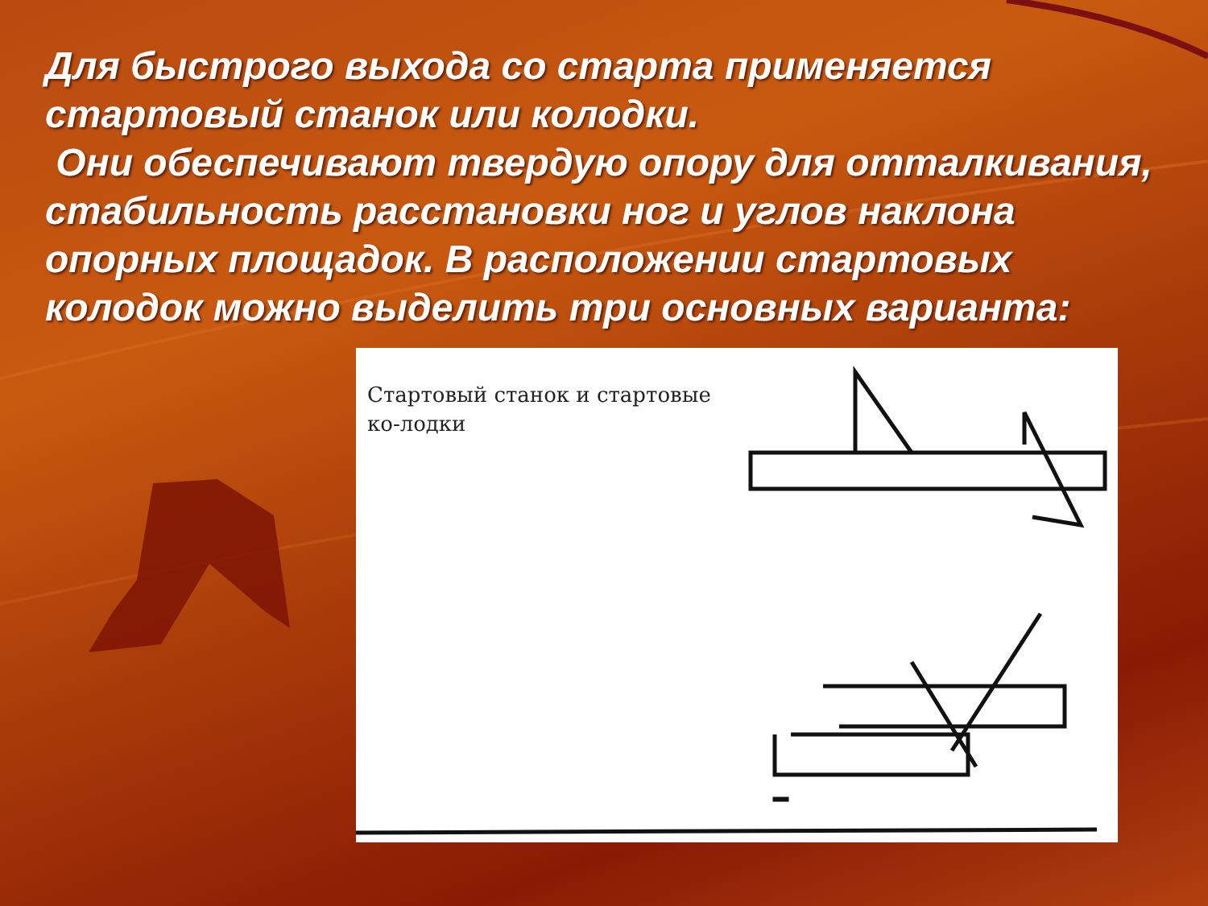Для быстрого выхода со старта применяется стартовый станок или колодки.
Они обеспечивают твердую опору для отталкивания, стабильность расстановки ног и углов наклона опорных площадок. В расположении стартовых колодок можно выделить три основных варианта:
Стартовый станок и стартовые ко-лодки